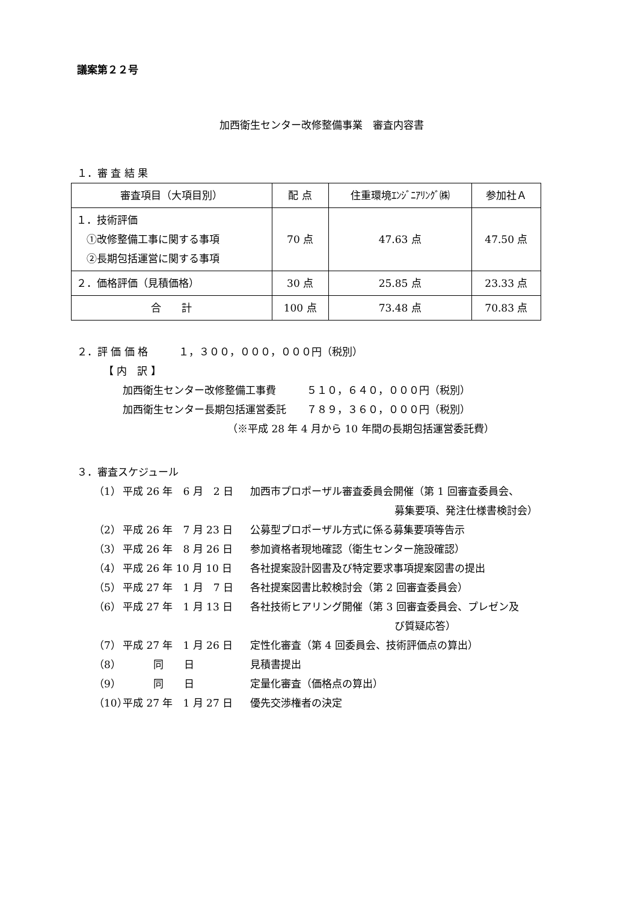議案第２２号
加西衛生センター改修整備事業　審査内容書
１．審 査 結 果
| 審査項目（大項目別） | 配 点 | 住重環境ｴﾝｼﾞﾆｱﾘﾝｸﾞ㈱ | 参加社Ａ |
| --- | --- | --- | --- |
| １．技術評価 ①改修整備工事に関する事項 ②長期包括運営に関する事項 | 70 点 | 47.63 点 | 47.50 点 |
| ２．価格評価（見積価格） | 30 点 | 25.85 点 | 23.33 点 |
| 合 計 | 100 点 | 73.48 点 | 70.83 点 |
２．評 価 価 格　　　１，３００，０００，０００円（税別）
【 内　訳 】
加西衛生センター改修整備工事費　　　５１０，６４０，０００円（税別）
加西衛生センター長期包括運営委託　　７８９，３６０，０００円（税別）
（※平成 28 年 4 月から 10 年間の長期包括運営委託費）
３．審査スケジュール
（1） 平成 26 年　6 月　2 日 加西市プロポーザル審査委員会開催（第 1 回審査委員会、
募集要項、発注仕様書検討会）
（2） 平成 26 年　7 月 23 日 公募型プロポーザル方式に係る募集要項等告示
（3） 平成 26 年　8 月 26 日 参加資格者現地確認（衛生センター施設確認）
（4） 平成 26 年 10 月 10 日 各社提案設計図書及び特定要求事項提案図書の提出
（5） 平成 27 年　1 月　7 日 各社提案図書比較検討会（第 2 回審査委員会）
（6） 平成 27 年　1 月 13 日 各社技術ヒアリング開催（第 3 回審査委員会、プレゼン及
び質疑応答）
（7） 平成 27 年　1 月 26 日 定性化審査（第 4 回委員会、技術評価点の算出）
（8）　　　同　　日 見積書提出
（9）　　　同　　日 定量化審査（価格点の算出）
（10） 平成 27 年　1 月 27 日 優先交渉権者の決定